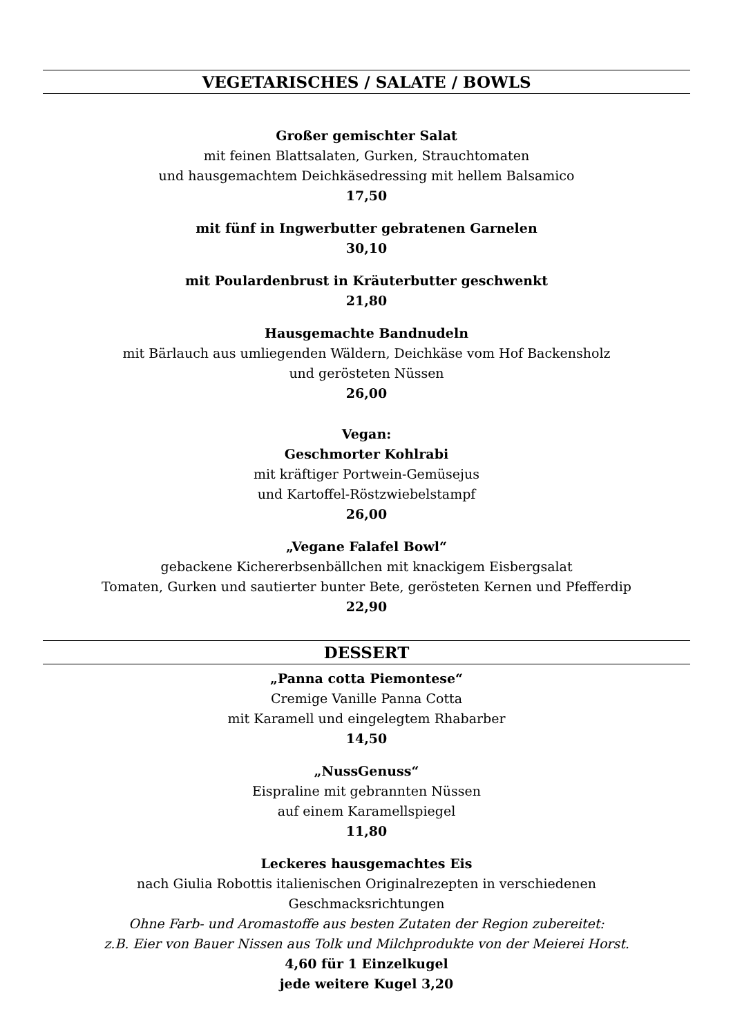VEGETARISCHES / SALATE / BOWLS
Großer gemischter Salat
mit feinen Blattsalaten, Gurken, Strauchtomaten
und hausgemachtem Deichkäsedressing mit hellem Balsamico
17,50
mit fünf in Ingwerbutter gebratenen Garnelen
30,10
mit Poulardenbrust in Kräuterbutter geschwenkt
21,80
Hausgemachte Bandnudeln
mit Bärlauch aus umliegenden Wäldern, Deichkäse vom Hof Backensholz
und gerösteten Nüssen
26,00
Vegan:
Geschmorter Kohlrabi
mit kräftiger Portwein-Gemüsejus
und Kartoffel-Röstzwiebelstampf
26,00
„Vegane Falafel Bowl“
gebackene Kichererbsenbällchen mit knackigem Eisbergsalat
Tomaten, Gurken und sautierter bunter Bete, gerösteten Kernen und Pfefferdip
22,90
DESSERT
„Panna cotta Piemontese“
Cremige Vanille Panna Cotta
mit Karamell und eingelegtem Rhabarber
14,50
„NussGenuss“
Eispraline mit gebrannten Nüssen
auf einem Karamellspiegel
11,80
Leckeres hausgemachtes Eis
nach Giulia Robottis italienischen Originalrezepten in verschiedenen
Geschmacksrichtungen
Ohne Farb- und Aromastoffe aus besten Zutaten der Region zubereitet:
z.B. Eier von Bauer Nissen aus Tolk und Milchprodukte von der Meierei Horst.
4,60 für 1 Einzelkugel
jede weitere Kugel 3,20